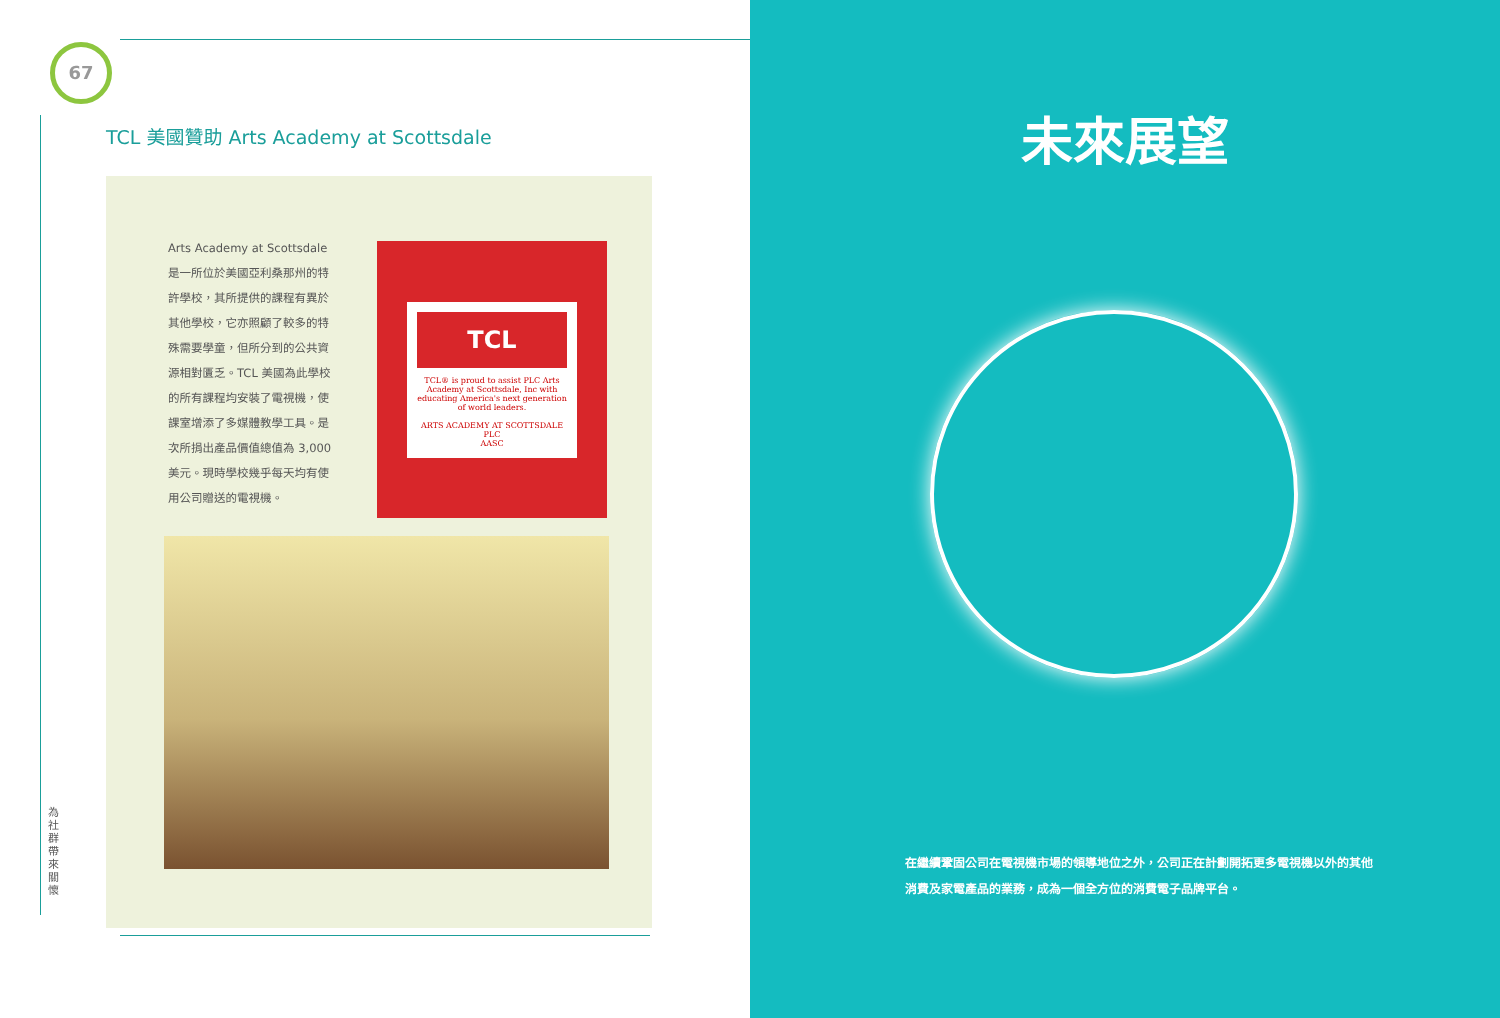67
TCL 美國贊助 Arts Academy at Scottsdale
Arts Academy at Scottsdale 是一所位於美國亞利桑那州的特許學校，其所提供的課程有異於其他學校，它亦照顧了較多的特殊需要學童，但所分到的公共資源相對匱乏。TCL 美國為此學校的所有課程均安裝了電視機，使課室增添了多媒體教學工具。是次所捐出產品價值總值為 3,000 美元。現時學校幾乎每天均有使用公司贈送的電視機。
TCL
TCL® is proud to assist PLC Arts Academy at Scottsdale, Inc with educating America's next generation of world leaders.
ARTS ACADEMY AT SCOTTSDALE
PLC
AASC
為社群帶來關懷
未來展望
在繼續鞏固公司在電視機市場的領導地位之外，公司正在計劃開拓更多電視機以外的其他消費及家電產品的業務，成為一個全方位的消費電子品牌平台。